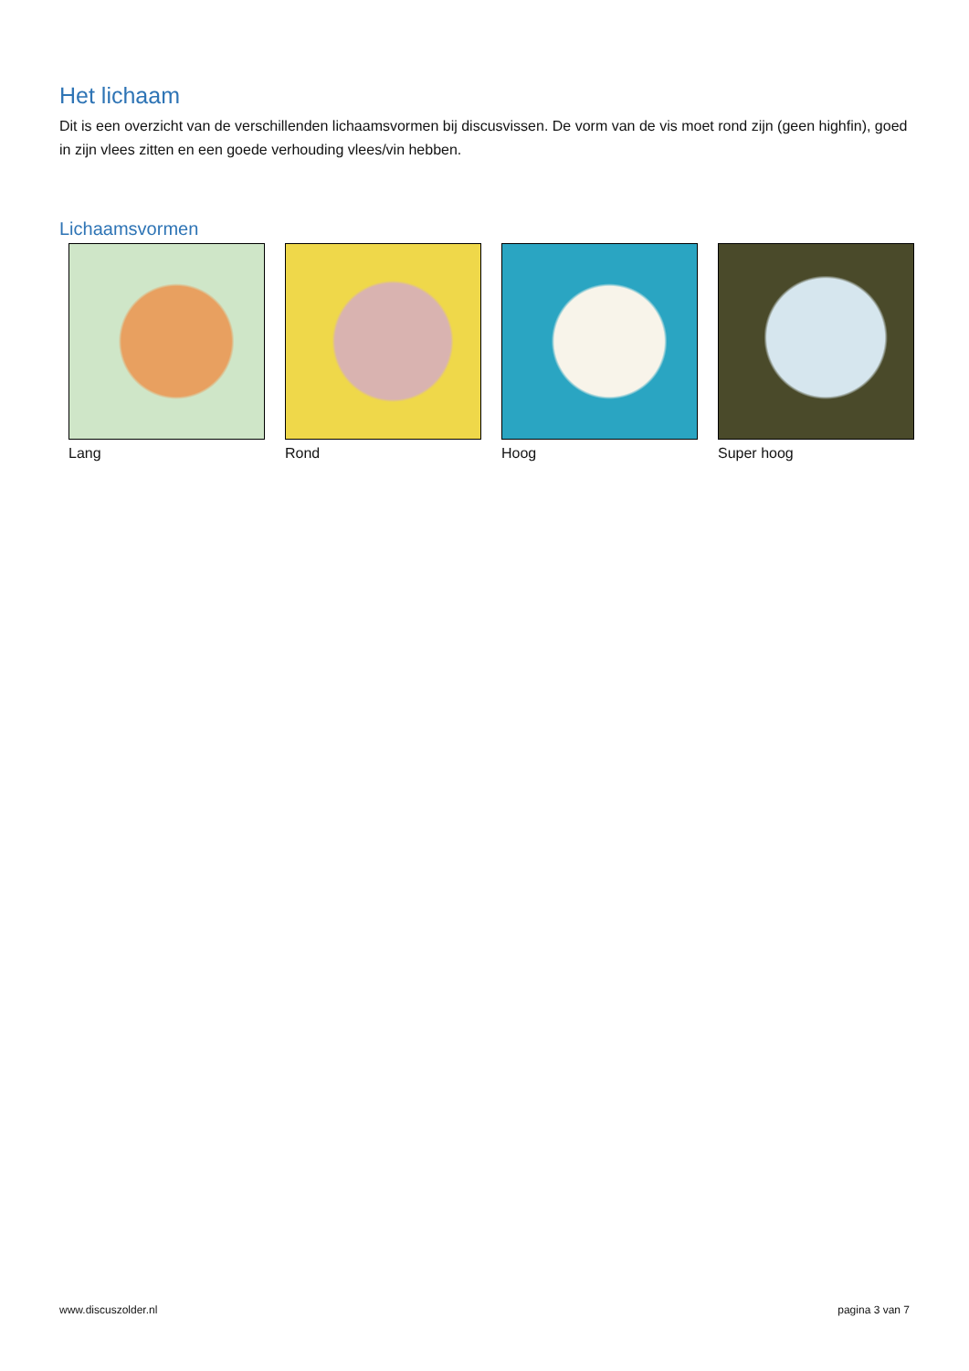Het lichaam
Dit is een overzicht van de verschillenden lichaamsvormen bij discusvissen. De vorm van de vis moet rond zijn (geen highfin), goed in zijn vlees zitten en een goede verhouding vlees/vin hebben.
Lichaamsvormen
Lang Rond Hoog Super hoog
www.discuszolder.nl pagina 3 van 7